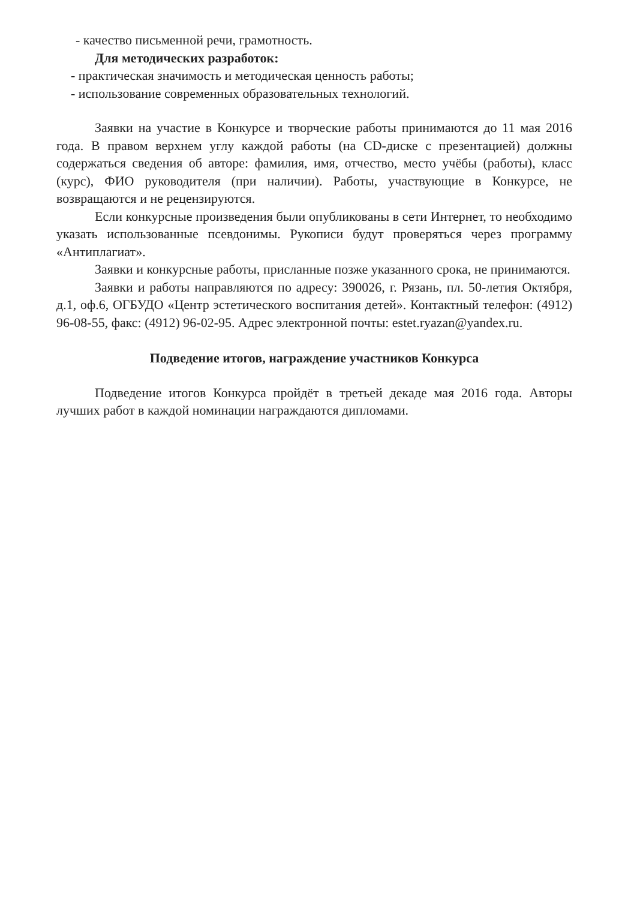- качество письменной речи, грамотность.
Для методических разработок:
- практическая значимость и методическая ценность работы;
- использование современных образовательных технологий.
Заявки на участие в Конкурсе и творческие работы принимаются до 11 мая 2016 года. В правом верхнем углу каждой работы (на CD-диске с презентацией) должны содержаться сведения об авторе: фамилия, имя, отчество, место учёбы (работы), класс (курс), ФИО руководителя (при наличии). Работы, участвующие в Конкурсе, не возвращаются и не рецензируются.
Если конкурсные произведения были опубликованы в сети Интернет, то необходимо указать использованные псевдонимы. Рукописи будут проверяться через программу «Антиплагиат».
Заявки и конкурсные работы, присланные позже указанного срока, не принимаются.
Заявки и работы направляются по адресу: 390026, г. Рязань, пл. 50-летия Октября, д.1, оф.6, ОГБУДО «Центр эстетического воспитания детей». Контактный телефон: (4912) 96-08-55, факс: (4912) 96-02-95. Адрес электронной почты: estet.ryazan@yandex.ru.
Подведение итогов, награждение участников Конкурса
Подведение итогов Конкурса пройдёт в третьей декаде мая 2016 года. Авторы лучших работ в каждой номинации награждаются дипломами.